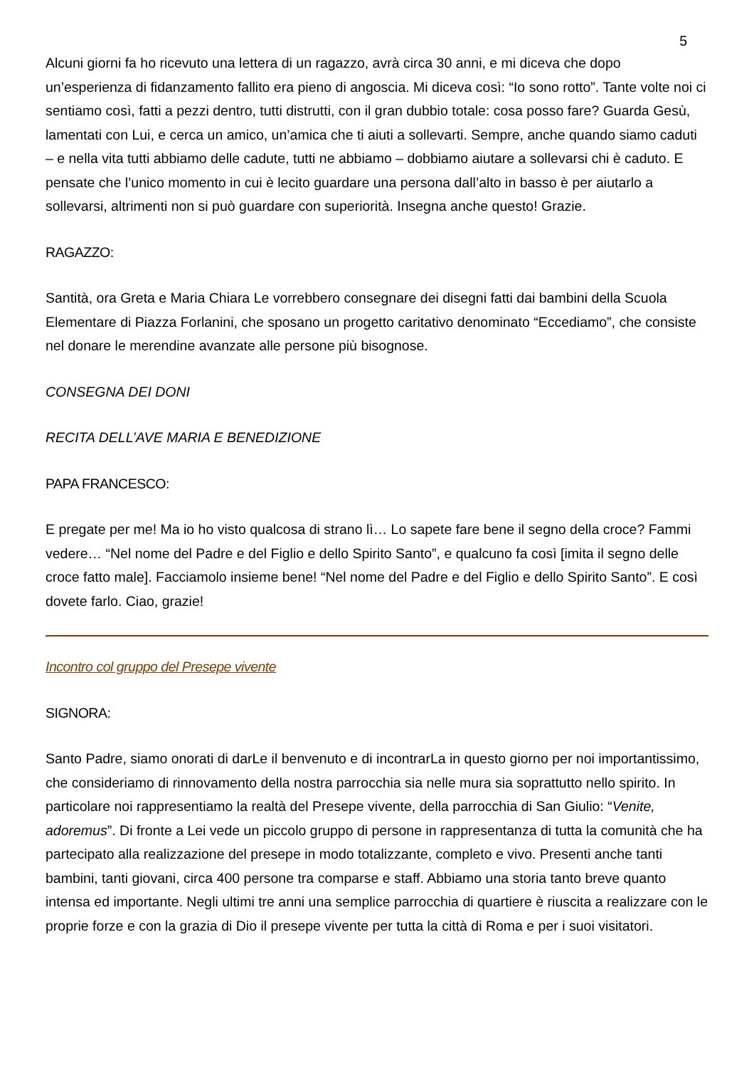5
Alcuni giorni fa ho ricevuto una lettera di un ragazzo, avrà circa 30 anni, e mi diceva che dopo un’esperienza di fidanzamento fallito era pieno di angoscia. Mi diceva così: “Io sono rotto”. Tante volte noi ci sentiamo così, fatti a pezzi dentro, tutti distrutti, con il gran dubbio totale: cosa posso fare? Guarda Gesù, lamentati con Lui, e cerca un amico, un’amica che ti aiuti a sollevarti. Sempre, anche quando siamo caduti – e nella vita tutti abbiamo delle cadute, tutti ne abbiamo – dobbiamo aiutare a sollevarsi chi è caduto. E pensate che l’unico momento in cui è lecito guardare una persona dall’alto in basso è per aiutarlo a sollevarsi, altrimenti non si può guardare con superiorità. Insegna anche questo! Grazie.
RAGAZZO:
Santità, ora Greta e Maria Chiara Le vorrebbero consegnare dei disegni fatti dai bambini della Scuola Elementare di Piazza Forlanini, che sposano un progetto caritativo denominato “Eccediamo”, che consiste nel donare le merendine avanzate alle persone più bisognose.
CONSEGNA DEI DONI
RECITA DELL’AVE MARIA E BENEDIZIONE
PAPA FRANCESCO:
E pregate per me! Ma io ho visto qualcosa di strano lì… Lo sapete fare bene il segno della croce? Fammi vedere… “Nel nome del Padre e del Figlio e dello Spirito Santo”, e qualcuno fa così [imita il segno delle croce fatto male]. Facciamolo insieme bene! “Nel nome del Padre e del Figlio e dello Spirito Santo”. E così dovete farlo. Ciao, grazie!
Incontro col gruppo del Presepe vivente
SIGNORA:
Santo Padre, siamo onorati di darLe il benvenuto e di incontrarLa in questo giorno per noi importantissimo, che consideriamo di rinnovamento della nostra parrocchia sia nelle mura sia soprattutto nello spirito. In particolare noi rappresentiamo la realtà del Presepe vivente, della parrocchia di San Giulio: “Venite, adoremus”. Di fronte a Lei vede un piccolo gruppo di persone in rappresentanza di tutta la comunità che ha partecipato alla realizzazione del presepe in modo totalizzante, completo e vivo. Presenti anche tanti bambini, tanti giovani, circa 400 persone tra comparse e staff. Abbiamo una storia tanto breve quanto intensa ed importante. Negli ultimi tre anni una semplice parrocchia di quartiere è riuscita a realizzare con le proprie forze e con la grazia di Dio il presepe vivente per tutta la città di Roma e per i suoi visitatori.